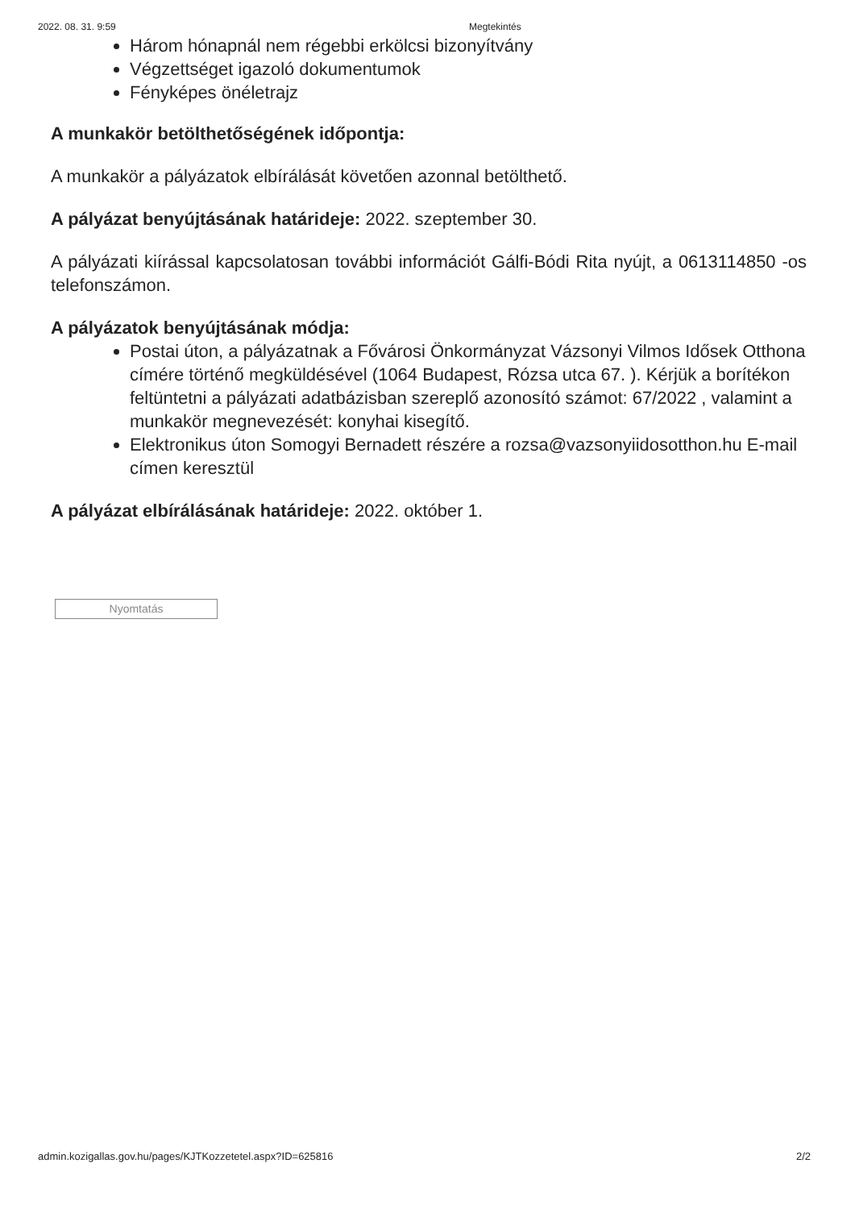2022. 08. 31. 9:59 Megtekintés
Három hónapnál nem régebbi erkölcsi bizonyítvány
Végzettséget igazoló dokumentumok
Fényképes önéletrajz
A munkakör betölthetőségének időpontja:
A munkakör a pályázatok elbírálását követően azonnal betölthető.
A pályázat benyújtásának határideje: 2022. szeptember 30.
A pályázati kiírással kapcsolatosan további információt Gálfi-Bódi Rita nyújt, a 0613114850 -os telefonszámon.
A pályázatok benyújtásának módja:
Postai úton, a pályázatnak a Fővárosi Önkormányzat Vázsonyi Vilmos Idősek Otthona címére történő megküldésével (1064 Budapest, Rózsa utca 67. ). Kérjük a borítékon feltüntetni a pályázati adatbázisban szereplő azonosító számot: 67/2022 , valamint a munkakör megnevezését: konyhai kisegítő.
Elektronikus úton Somogyi Bernadett részére a rozsa@vazsonyiidosotthon.hu E-mail címen keresztül
A pályázat elbírálásának határideje: 2022. október 1.
Nyomtatás
admin.kozigallas.gov.hu/pages/KJTKozzetetel.aspx?ID=625816 2/2